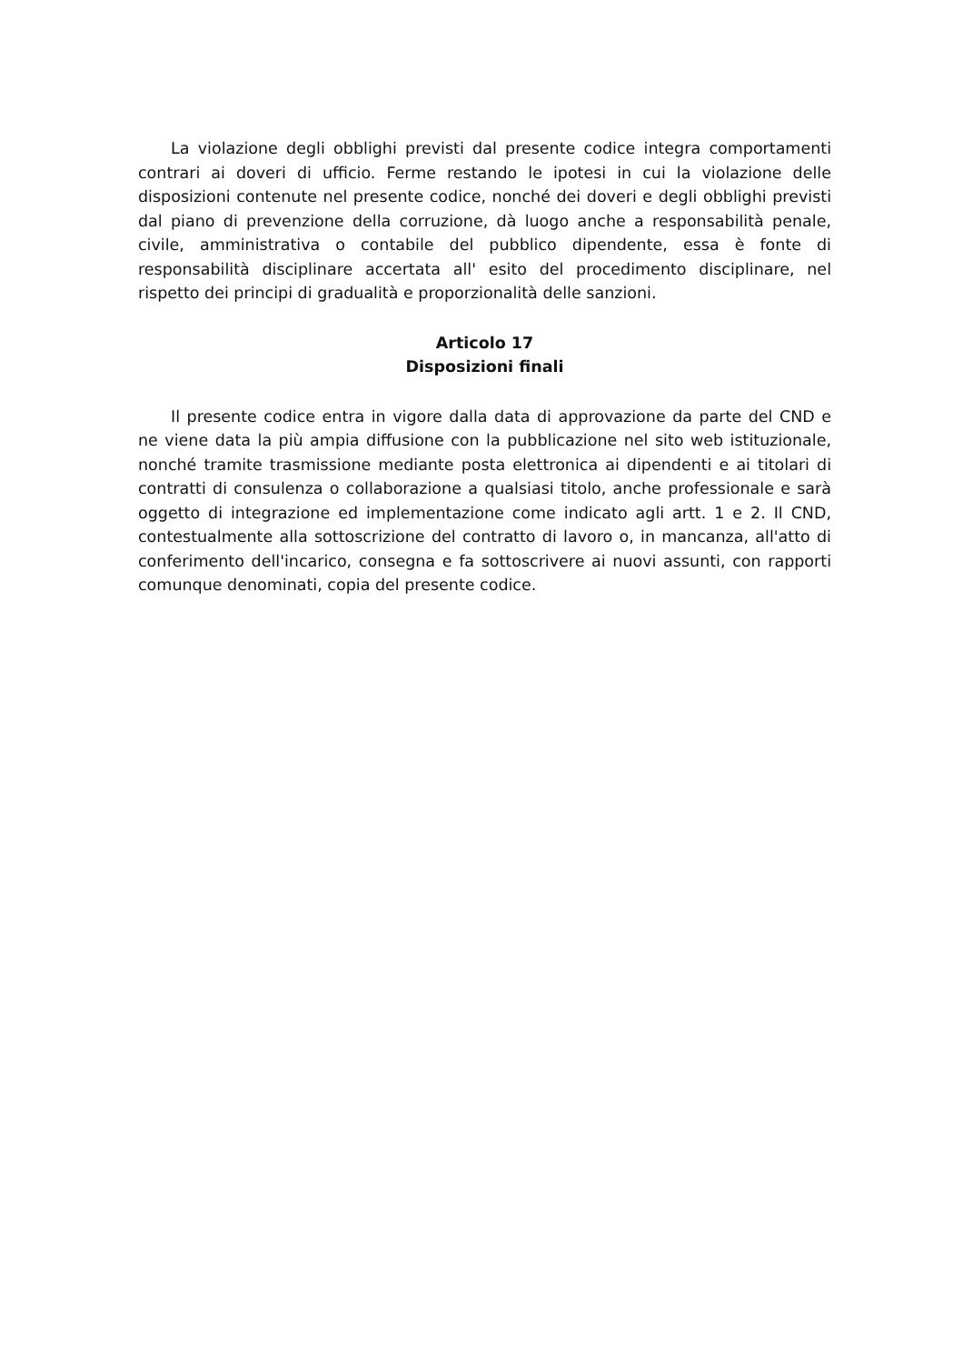La violazione degli obblighi previsti dal presente codice integra comportamenti contrari ai doveri di ufficio. Ferme restando le ipotesi in cui la violazione delle disposizioni contenute nel presente codice, nonché dei doveri e degli obblighi previsti dal piano di prevenzione della corruzione, dà luogo anche a responsabilità penale, civile, amministrativa o contabile del pubblico dipendente, essa è fonte di responsabilità disciplinare accertata all' esito del procedimento disciplinare, nel rispetto dei principi di gradualità e proporzionalità delle sanzioni.
Articolo 17
Disposizioni finali
Il presente codice entra in vigore dalla data di approvazione da parte del CND e ne viene data la più ampia diffusione con la pubblicazione nel sito web istituzionale, nonché tramite trasmissione mediante posta elettronica ai dipendenti e ai titolari di contratti di consulenza o collaborazione a qualsiasi titolo, anche professionale e sarà oggetto di integrazione ed implementazione come indicato agli artt. 1 e 2. Il CND, contestualmente alla sottoscrizione del contratto di lavoro o, in mancanza, all'atto di conferimento dell'incarico, consegna e fa sottoscrivere ai nuovi assunti, con rapporti comunque denominati, copia del presente codice.